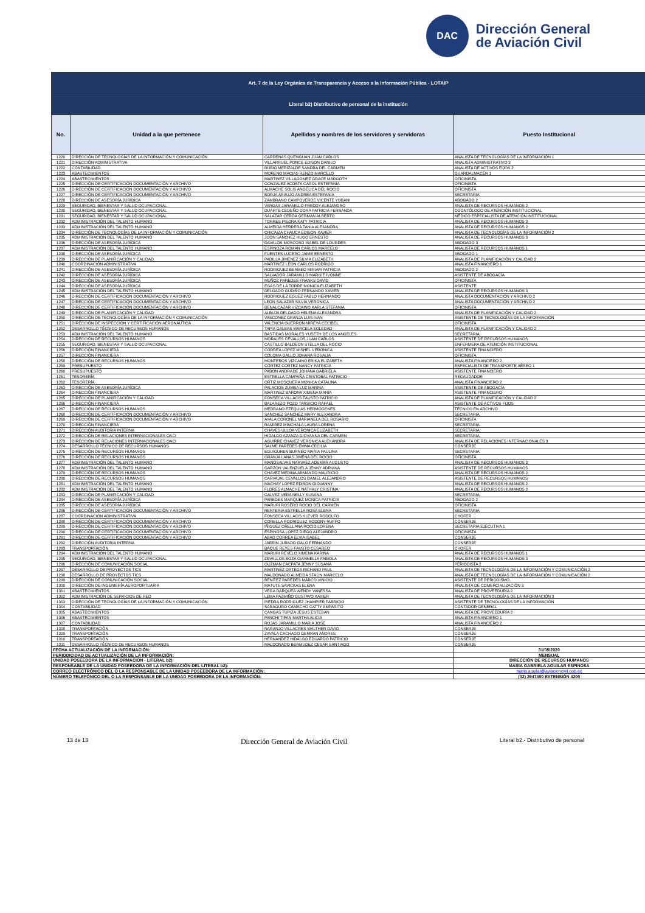DAC
Dirección General
de Aviación Civil
| Art. 7 de la Ley Orgánica de Transparencia y Acceso a la Información Pública - LOTAIP | | | |
| Literal b2) Distributivo de personal de la institución | | | |
| No. | Unidad a la que pertenece | Apellidos y nombres de los servidores y servidoras | Puesto Institucional |
| 1220 | DIRECCIÓN DE TECNOLOGÍAS DE LA INFORMACIÓN Y COMUNICACIÓN | CARDENAS QUENGUAN JUAN CARLOS | ANALISTA DE TECNOLOGÍAS DE LA INFORMACIÓN 1 |
| 1221 | DIRECCIÓN ADMINISTRATIVA | VILLARRUEL PONCE EDISON DANILO | ANALISTA ADMINISTRATIVO 3 |
| 1222 | CONTABILIDAD | RUBIO MERIZALDE SANDRA DEL CARMEN | ANALISTA DE ACTIVOS FIJOS 2 |
| 1223 | ABASTECIMIENTOS | MORENO MACIAS RENZO MARCELO | GUARDALMACÉN 1 |
| 1224 | ABASTECIMIENTOS | MARTINEZ VILLAGOMEZ GRACE MARGOTH | OFICINISTA |
| 1225 | DIRECCIÓN DE CERTIFICACIÓN DOCUMENTACIÓN Y ARCHIVO | GONZALEZ ACOSTA CAROL ESTEFANIA | OFICINISTA |
| 1226 | DIRECCIÓN DE CERTIFICACIÓN DOCUMENTACIÓN Y ARCHIVO | ALMACHE SOLIS ANGELICA DEL ROCIO | OFICINISTA |
| 1227 | DIRECCIÓN DE CERTIFICACIÓN DOCUMENTACIÓN Y ARCHIVO | BORJA ARAUJO ANDREA ESTEFANIA | SECRETARIA |
| 1228 | DIRECCIÓN DE ASESORÍA JURÍDICA | ZAMBRANO CAMPOVERDE VICENTE YOBANI | ABOGADO 2 |
| 1229 | SEGURIDAD, BIENESTAR Y SALUD OCUPACIONAL | VARGAS JARAMILLO FREDDY ALEJANDRO | ANALISTA DE RECURSOS HUMANOS 2 |
| 1230 | SEGURIDAD, BIENESTAR Y SALUD OCUPACIONAL | DUARTE CEDEÑO DORA PATRICIA FERNANDA | ODONTÓLOGO DE ATENCIÓN INSTITUCIONAL |
| 1231 | SEGURIDAD, BIENESTAR Y SALUD OCUPACIONAL | SALAZAR CERDA GERMAN ALBERTO | MÉDICO ESPECIALISTA DE ATENCIÓN INSTITUCIONAL |
| 1232 | ADMINISTRACIÓN DEL TALENTO HUMANO | TORRES PIEDRA KATY PATRICIA | ANALISTA DE RECURSOS HUMANOS 3 |
| 1233 | ADMINISTRACIÓN DEL TALENTO HUMANO | ALMEIDA HERRERA TANIA ALEJANDRA | ANALISTA DE RECURSOS HUMANOS 2 |
| 1234 | DIRECCIÓN DE TECNOLOGÍAS DE LA INFORMACIÓN Y COMUNICACIÓN | CHICAIZA CHAUCA EDISON XAVIER | ANALISTA DE TECNOLOGÍAS DE LA INFORMACIÓN 2 |
| 1235 | ADMINISTRACIÓN DEL TALENTO HUMANO | JIJON SANCHEZ HUGO ERNESTO | ANALISTA DE RECURSOS HUMANOS 3 |
| 1236 | DIRECCIÓN DE ASESORÍA JURÍDICA | DAVALOS MOSCOSO ISABEL DE LOURDES | ABOGADO 3 |
| 1237 | ADMINISTRACIÓN DEL TALENTO HUMANO | ESPINOZA ROMAN CARLOS MARCELO | ANALISTA DE RECURSOS HUMANOS 1 |
| 1238 | DIRECCIÓN DE ASESORÍA JURÍDICA | FUENTES LUCERO JAIME ERNESTO | ABOGADO 1 |
| 1239 | DIRECCIÓN DE PLANIFICACIÓN Y CALIDAD | PADILLA JIMENEZ SILVIA ELIZABETH | ANALISTA DE PLANIFICACIÓN Y CALIDAD 2 |
| 1240 | COORDINACIÓN ADMINISTRATIVA | MARTINEZ LEON CARLOS RODRIGO | ANALISTA FINANCIERO 1 |
| 1241 | DIRECCIÓN DE ASESORÍA JURÍDICA | RODRIGUEZ BERMEO MIRIAM PATRICIA | ABOGADO 2 |
| 1242 | DIRECCIÓN DE ASESORÍA JURÍDICA | SALVADOR JARAMILLO MARGIE IVONNE | ASISTENTE DE ABOGACÍA |
| 1243 | DIRECCIÓN DE ASESORÍA JURÍDICA | MUÑOZ PAREDES FRANKS DAVID | OFICINISTA |
| 1244 | DIRECCIÓN DE ASESORÍA JURÍDICA | EGAS DE LA TORRE MONICA ELIZABETH | ASISTENTE |
| 1245 | ADMINISTRACIÓN DEL TALENTO HUMANO | DELGADO GUDIÑO FERNANDO XAVIER | ANALISTA DE RECURSOS HUMANOS 3 |
| 1246 | DIRECCIÓN DE CERTIFICACIÓN DOCUMENTACIÓN Y ARCHIVO | RODRIGUEZ EGUEZ PABLO HERNANDO | ANALISTA DOCUMENTACIÓN Y ARCHIVO 2 |
| 1247 | DIRECCIÓN DE CERTIFICACIÓN DOCUMENTACIÓN Y ARCHIVO | LEON SALAZAR SILVIA VERONICA | ANALISTA DOCUMENTACIÓN Y ARCHIVO 2 |
| 1248 | DIRECCIÓN DE CERTIFICACIÓN DOCUMENTACIÓN Y ARCHIVO | BENALCAZAR VIZCAINO KARLA STEFANIA | OFICINISTA |
| 1249 | DIRECCIÓN DE PLANIFICACIÓN Y CALIDAD | ALBUJA DELGADO HELENA ALEXANDRA | ANALISTA DE PLANIFICACIÓN Y CALIDAD 2 |
| 1250 | DIRECCIÓN DE TECNOLOGÍAS DE LA INFORMACIÓN Y COMUNICACIÓN | VASCONEZ GRANJA LUIS IVAN | ASISTENTE DE TECNOLOGÍAS DE LA INFORMACIÓN |
| 1251 | DIRECCIÓN DE INSPECCIÓN Y CERTIFICACIÓN AERONÁUTICA | VALENCIA GUERRON MIREYA CECIBEL | OFICINISTA |
| 1252 | DESARROLLO TÉCNICO DE RECURSOS HUMANOS | TAPIA GALEAS MARCELA SOLEDAD | ANALISTA DE PLANIFICACIÓN Y CALIDAD 2 |
| 1253 | ADMINISTRACIÓN DEL TALENTO HUMANO | BASTIDAS MORALES YUSETH DE LOS ANGELES | SECRETARIA |
| 1254 | DIRECCIÓN DE RECURSOS HUMANOS | MORALES CEVALLOS JUAN CARLOS | ASISTENTE DE RECURSOS HUMANOS |
| 1255 | SEGURIDAD, BIENESTAR Y SALUD OCUPACIONAL | CASTILLO BALDEON STELLA DEL ROCIO | ENFERMERA DE ATENCIÓN INSTITUCIONAL |
| 1256 | DIRECCIÓN FINANCIERA | CORREA LOPEZ MISHEL VERONICA | ASISTENTE FINANCIERO |
| 1257 | DIRECCIÓN FINANCIERA | COLOMA GALLO JOHANA ROSALIA | OFICINISTA |
| 1258 | DIRECCIÓN DE RECURSOS HUMANOS | MONTEROS VIZCAINO ERIKA ELIZABETH | ANALISTA FINANCIERO 2 |
| 1259 | PRESUPUESTO | CORTEZ CORTEZ NANCY PATRICIA | ESPECIALISTA DE TRANSPORTE AÉREO 1 |
| 1260 | PRESUPUESTO | PABON ANDRADE JOHANA GABRIELA | ASISTENTE FINANCIERO |
| 1261 | TESORERÍA | ESTRELLA CAMPAÑA CRISTOBAL PATRICIO | RECAUDADOR |
| 1262 | TESORERÍA | ORTIZ MOSQUERA MONICA CATALINA | ANALISTA FINANCIERO 2 |
| 1263 | DIRECCIÓN DE ASESORÍA JURÍDICA | PALACIOS ZUMBA LUZ MARINA | ASISTENTE DE ABOGACÍA |
| 1264 | DIRECCIÓN FINANCIERA | MARTINEZ BARONA XIMENA MARIA | ASISTENTE FINANCIERO |
| 1265 | DIRECCIÓN DE PLANIFICACIÓN Y CALIDAD | FONSECA VILLACIS FAUSTO PATRICIO | ANALISTA DE PLANIFICACIÓN Y CALIDAD 2 |
| 1266 | DIRECCIÓN FINANCIERA | BALAREZO POZO TARSICIO RAFAEL | ASISTENTE DE ACTIVOS FIJOS |
| 1267 | DIRECCIÓN DE RECURSOS HUMANOS | MEDRANO EZEQUIAS HERMOGENES | TÉCNICO EN ARCHIVO |
| 1268 | DIRECCIÓN DE CERTIFICACIÓN DOCUMENTACIÓN Y ARCHIVO | SANCHEZ SANCHEZ MARY ALEXANDRA | SECRETARIA |
| 1269 | DIRECCIÓN DE CERTIFICACIÓN DOCUMENTACIÓN Y ARCHIVO | AYALA CORONEL MARIANELA DEL ROSARIO | OFICINISTA |
| 1270 | DIRECCIÓN FINANCIERA | RAMIREZ MINCHALA LAURA LORENA | SECRETARIA |
| 1271 | DIRECCIÓN AUDITORIA INTERNA | CHAVES ULLOA VERONICA ELIZABETH | SECRETARIA |
| 1272 | DIRECCIÓN DE RELACIONES INTERNACIONALES OACI | HIDALGO AZANZA GIOVANNA DEL CARMEN | SECRETARIA |
| 1273 | DIRECCIÓN DE RELACIONES INTERNACIONALES OACI | AGUIRRE CHAVEZ VERONICA ALEXANDRA | ANALISTA DE RELACIONES INTERNACIONALES 3 |
| 1274 | DESARROLLO TÉCNICO DE RECURSOS HUMANOS | SALME PAREDES EMMA CECILIA | CONSERJE |
| 1275 | DIRECCIÓN DE RECURSOS HUMANOS | EGUIGUREN BURNEO MARIA PAULINA | SECRETARIA |
| 1276 | DIRECCIÓN DE RECURSOS HUMANOS | GRANJA LANAS JIMENA DEL ROCIO | OFICINISTA |
| 1277 | ADMINISTRACIÓN DEL TALENTO HUMANO | MANOSALVAS NARVAEZ ADEMAR AUGUSTO | ANALISTA DE RECURSOS HUMANOS 3 |
| 1278 | ADMINISTRACIÓN DEL TALENTO HUMANO | GARZON VALENZUELA JENNY ADRIANA | ASISTENTE DE RECURSOS HUMANOS |
| 1279 | DIRECCIÓN DE RECURSOS HUMANOS | CHAVEZ MEDINA ARMANDO MAURICIO | ANALISTA DE RECURSOS HUMANOS 2 |
| 1280 | DIRECCIÓN DE RECURSOS HUMANOS | CARVAJAL CEVALLOS DANIEL ALEJANDRO | ASISTENTE DE RECURSOS HUMANOS |
| 1281 | ADMINISTRACIÓN DEL TALENTO HUMANO | MACHAY LOPEZ EDISON GIOVANNY | ANALISTA DE RECURSOS HUMANOS 2 |
| 1282 | ADMINISTRACIÓN DEL TALENTO HUMANO | FLORES ALMACHE NATHALY CRISTINA | ANALISTA DE RECURSOS HUMANOS 2 |
| 1283 | DIRECCIÓN DE PLANIFICACIÓN Y CALIDAD | GALVEZ VERA NELLY SUSANA | SECRETARIA |
| 1284 | DIRECCIÓN DE ASESORÍA JURÍDICA | PAREDES MARQUEZ MONICA PATRICIA | ABOGADO 2 |
| 1285 | DIRECCIÓN DE ASESORÍA JURÍDICA | MARURI ROSERO ROCIO DEL CARMEN | OFICINISTA |
| 1286 | DIRECCIÓN DE CERTIFICACIÓN DOCUMENTACIÓN Y ARCHIVO | RENTERIA ESTRELLA ROSA ELENA | SECRETARIA |
| 1287 | COORDINACIÓN ADMINISTRATIVA | FONSECA VILLACIS KLEVER RODOLFO | CHOFER |
| 1288 | DIRECCIÓN DE CERTIFICACIÓN DOCUMENTACIÓN Y ARCHIVO | CORELLA RODRIGUEZ RODDNY RUFFO | CONSERJE |
| 1289 | DIRECCIÓN DE CERTIFICACIÓN DOCUMENTACIÓN Y ARCHIVO | IÑIGUEZ ORELLANA ROCIO LORENA | SECRETARIA EJECUTIVA 1 |
| 1290 | DIRECCIÓN DE CERTIFICACIÓN DOCUMENTACIÓN Y ARCHIVO | ESPINOSA LOPEZ DIEGO ALEJANDRO | OFICINISTA |
| 1291 | DIRECCIÓN DE CERTIFICACIÓN DOCUMENTACIÓN Y ARCHIVO | ABAD CORREA ELVIA ISABEL | CONSERJE |
| 1292 | DIRECCIÓN AUDITORIA INTERNA | JARRIN JURADO GALO FERNANDO | CONSERJE |
| 1293 | TRANSPORTACIÓN | BAQUE REYES FAUSTO CESAREO | CHOFER |
| 1294 | ADMINISTRACIÓN DEL TALENTO HUMANO | MARURI REVELO XIMENA KARINA | ANALISTA DE RECURSOS HUMANOS 1 |
| 1295 | SEGURIDAD, BIENESTAR Y SALUD OCUPACIONAL | ZEVALLOS BOZA GIANNELLA FABIOLA | ANALISTA DE RECURSOS HUMANOS 3 |
| 1296 | DIRECCIÓN DE COMUNICACIÓN SOCIAL | GUZMAN CACPATA JENNY SUSANA | PERIODISTA 2 |
| 1297 | DESARROLLO DE PROYECTOS TICS | MARTINEZ ORTEGA RICHARD PAUL | ANALISTA DE TECNOLOGÍAS DE LA INFORMACIÓN Y COMUNICACIÓN 2 |
| 1298 | DESARROLLO DE PROYECTOS TICS | MALDONADO ALMEIDA STALIN MARCELO | ANALISTA DE TECNOLOGÍAS DE LA INFORMACIÓN Y COMUNICACIÓN 2 |
| 1299 | DIRECCIÓN DE COMUNICACIÓN SOCIAL | BENITEZ PAREDES MARCO VINICIO | ASISTENTE DE PERIODISMO |
| 1300 | DIRECCIÓN DE INGENIERÍA AEROPORTUARIA | MATUTE SAVICKAS ELENA | ANALISTA DE COMERCIALIZACIÓN 3 |
| 1301 | ABASTECIMIENTOS | VEGA DARQUEA WENDY VANESSA | ANALISTA DE PROVEEDURÍA 2 |
| 1302 | ADMINISTRACIÓN DE SERVICIOS DE RED | LEMA PAZMIÑO GUSTAVO XAVIER | ANALISTA DE TECNOLOGÍAS DE LA INFORMACIÓN 3 |
| 1303 | DIRECCIÓN DE TECNOLOGÍAS DE LA INFORMACIÓN Y COMUNICACIÓN | PIEDRA RODRIGUEZ JHAMPIER FABRICIO | ASISTENTE DE TECNOLOGÍAS DE LA INFORMACIÓN |
| 1304 | CONTABILIDAD | SARAGURO CAMACHO CATTY AMPARITO | CONTADOR GENERAL |
| 1305 | ABASTECIMIENTOS | CANGAS TUPIZA JESUS ESTEBAN | ANALISTA DE PROVEEDURÍA 2 |
| 1306 | ABASTECIMIENTOS | PANCHI TIPAN MARTHA ALICIA | ANALISTA FINANCIERO 1 |
| 1307 | CONTABILIDAD | ROJAS JARAMILLO MARIA JOSE | ANALISTA FINANCIERO 2 |
| 1308 | TRANSPORTACIÓN | NARANJO VILLACRES WALTHER DAVID | CONSERJE |
| 1309 | TRANSPORTACIÓN | ZAVALA CACHAGO GERMAN ANDRES | CONSERJE |
| 1310 | TRANSPORTACIÓN | HERNANDEZ HIDALGO EDUARDO PATRICIO | CONSERJE |
| 1311 | DESARROLLO TÉCNICO DE RECURSOS HUMANOS | MALDONADO BERMUDEZ CESAR SANTIAGO | CONSERJE |
| FECHA ACTUALIZACIÓN DE LA INFORMACIÓN: | | | 31/05/2020 |
| PERIODICIDAD DE ACTUALIZACIÓN DE LA INFORMACIÓN: | | | MENSUAL |
| UNIDAD POSEEDORA DE LA INFORMACION - LITERAL b2): | | | DIRECCIÓN DE RECURSOS HUMANOS |
| RESPONSABLE DE LA UNIDAD POSEEDORA DE LA INFORMACIÓN DEL LITERAL b2): | | | MARIA GABRIELA AGUILAR ESPINOSA |
| CORREO ELECTRÓNICO DEL O LA RESPONSABLE DE LA UNIDAD POSEEDORA DE LA INFORMACIÓN: | | | maria.aguilar@aviacioncivil.gob.ec |
| NÚMERO TELEFÓNICO DEL O LA RESPONSABLE DE LA UNIDAD POSEEDORA DE LA INFORMACIÓN: | | | (02) 2947400 EXTENSIÓN 4200 |
13 de 13 Dirección General de Aviación Civil Literal b2.- Distributivo de personal